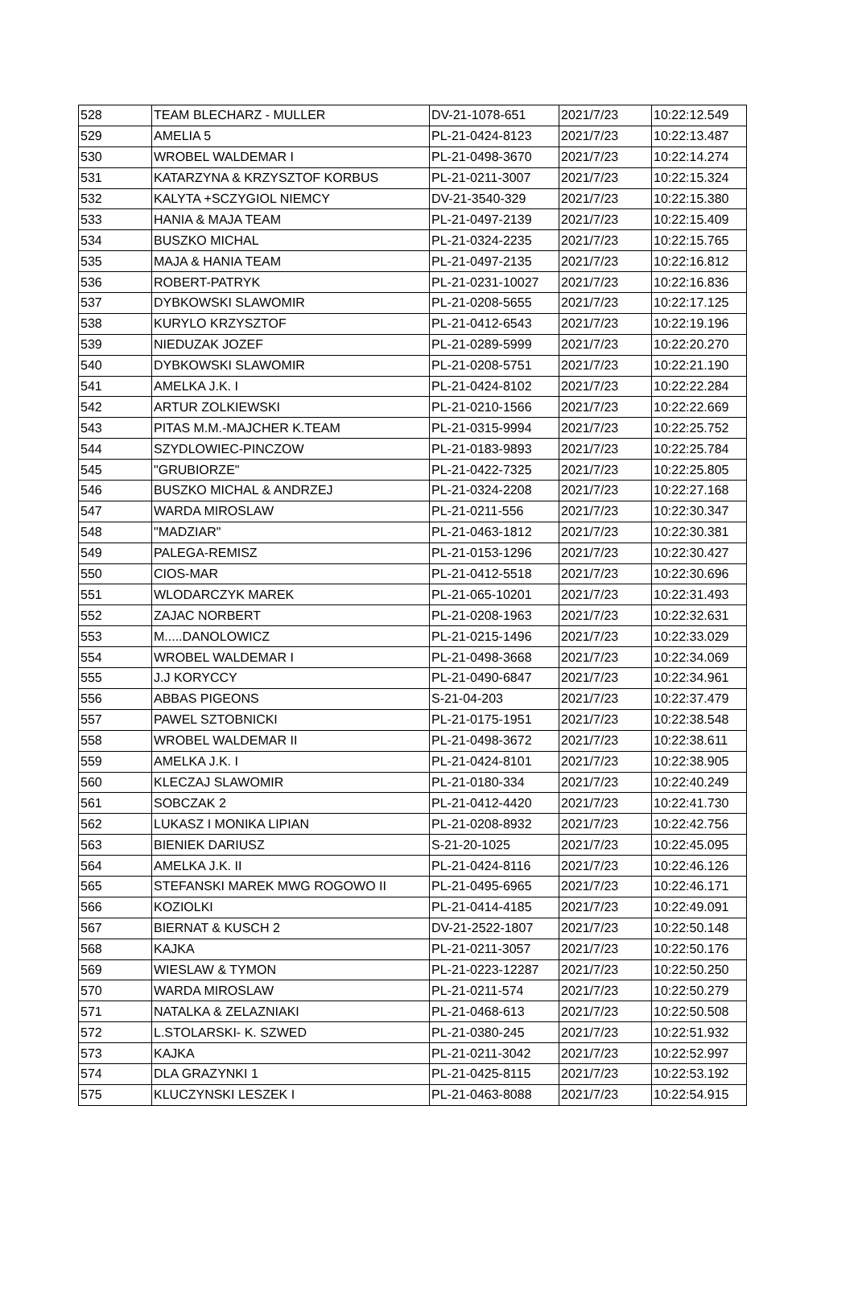| 528 | TEAM BLECHARZ - MULLER | DV-21-1078-651 | 2021/7/23 | 10:22:12.549 |
| 529 | AMELIA 5 | PL-21-0424-8123 | 2021/7/23 | 10:22:13.487 |
| 530 | WROBEL WALDEMAR I | PL-21-0498-3670 | 2021/7/23 | 10:22:14.274 |
| 531 | KATARZYNA & KRZYSZTOF KORBUS | PL-21-0211-3007 | 2021/7/23 | 10:22:15.324 |
| 532 | KALYTA +SCZYGIOL NIEMCY | DV-21-3540-329 | 2021/7/23 | 10:22:15.380 |
| 533 | HANIA & MAJA TEAM | PL-21-0497-2139 | 2021/7/23 | 10:22:15.409 |
| 534 | BUSZKO MICHAL | PL-21-0324-2235 | 2021/7/23 | 10:22:15.765 |
| 535 | MAJA & HANIA TEAM | PL-21-0497-2135 | 2021/7/23 | 10:22:16.812 |
| 536 | ROBERT-PATRYK | PL-21-0231-10027 | 2021/7/23 | 10:22:16.836 |
| 537 | DYBKOWSKI SLAWOMIR | PL-21-0208-5655 | 2021/7/23 | 10:22:17.125 |
| 538 | KURYLO KRZYSZTOF | PL-21-0412-6543 | 2021/7/23 | 10:22:19.196 |
| 539 | NIEDUZAK JOZEF | PL-21-0289-5999 | 2021/7/23 | 10:22:20.270 |
| 540 | DYBKOWSKI SLAWOMIR | PL-21-0208-5751 | 2021/7/23 | 10:22:21.190 |
| 541 | AMELKA J.K. I | PL-21-0424-8102 | 2021/7/23 | 10:22:22.284 |
| 542 | ARTUR ZOLKIEWSKI | PL-21-0210-1566 | 2021/7/23 | 10:22:22.669 |
| 543 | PITAS M.M.-MAJCHER K.TEAM | PL-21-0315-9994 | 2021/7/23 | 10:22:25.752 |
| 544 | SZYDLOWIEC-PINCZOW | PL-21-0183-9893 | 2021/7/23 | 10:22:25.784 |
| 545 | "GRUBIORZE" | PL-21-0422-7325 | 2021/7/23 | 10:22:25.805 |
| 546 | BUSZKO MICHAL & ANDRZEJ | PL-21-0324-2208 | 2021/7/23 | 10:22:27.168 |
| 547 | WARDA MIROSLAW | PL-21-0211-556 | 2021/7/23 | 10:22:30.347 |
| 548 | "MADZIAR" | PL-21-0463-1812 | 2021/7/23 | 10:22:30.381 |
| 549 | PALEGA-REMISZ | PL-21-0153-1296 | 2021/7/23 | 10:22:30.427 |
| 550 | CIOS-MAR | PL-21-0412-5518 | 2021/7/23 | 10:22:30.696 |
| 551 | WLODARCZYK MAREK | PL-21-065-10201 | 2021/7/23 | 10:22:31.493 |
| 552 | ZAJAC NORBERT | PL-21-0208-1963 | 2021/7/23 | 10:22:32.631 |
| 553 | M.....DANOLOWICZ | PL-21-0215-1496 | 2021/7/23 | 10:22:33.029 |
| 554 | WROBEL WALDEMAR I | PL-21-0498-3668 | 2021/7/23 | 10:22:34.069 |
| 555 | J.J KORYCCY | PL-21-0490-6847 | 2021/7/23 | 10:22:34.961 |
| 556 | ABBAS PIGEONS | S-21-04-203 | 2021/7/23 | 10:22:37.479 |
| 557 | PAWEL SZTOBNICKI | PL-21-0175-1951 | 2021/7/23 | 10:22:38.548 |
| 558 | WROBEL WALDEMAR II | PL-21-0498-3672 | 2021/7/23 | 10:22:38.611 |
| 559 | AMELKA J.K. I | PL-21-0424-8101 | 2021/7/23 | 10:22:38.905 |
| 560 | KLECZAJ SLAWOMIR | PL-21-0180-334 | 2021/7/23 | 10:22:40.249 |
| 561 | SOBCZAK 2 | PL-21-0412-4420 | 2021/7/23 | 10:22:41.730 |
| 562 | LUKASZ I MONIKA LIPIAN | PL-21-0208-8932 | 2021/7/23 | 10:22:42.756 |
| 563 | BIENIEK DARIUSZ | S-21-20-1025 | 2021/7/23 | 10:22:45.095 |
| 564 | AMELKA J.K. II | PL-21-0424-8116 | 2021/7/23 | 10:22:46.126 |
| 565 | STEFANSKI MAREK MWG ROGOWO II | PL-21-0495-6965 | 2021/7/23 | 10:22:46.171 |
| 566 | KOZIOLKI | PL-21-0414-4185 | 2021/7/23 | 10:22:49.091 |
| 567 | BIERNAT & KUSCH 2 | DV-21-2522-1807 | 2021/7/23 | 10:22:50.148 |
| 568 | KAJKA | PL-21-0211-3057 | 2021/7/23 | 10:22:50.176 |
| 569 | WIESLAW & TYMON | PL-21-0223-12287 | 2021/7/23 | 10:22:50.250 |
| 570 | WARDA MIROSLAW | PL-21-0211-574 | 2021/7/23 | 10:22:50.279 |
| 571 | NATALKA & ZELAZNIAKI | PL-21-0468-613 | 2021/7/23 | 10:22:50.508 |
| 572 | L.STOLARSKI- K. SZWED | PL-21-0380-245 | 2021/7/23 | 10:22:51.932 |
| 573 | KAJKA | PL-21-0211-3042 | 2021/7/23 | 10:22:52.997 |
| 574 | DLA GRAZYNKI 1 | PL-21-0425-8115 | 2021/7/23 | 10:22:53.192 |
| 575 | KLUCZYNSKI LESZEK I | PL-21-0463-8088 | 2021/7/23 | 10:22:54.915 |